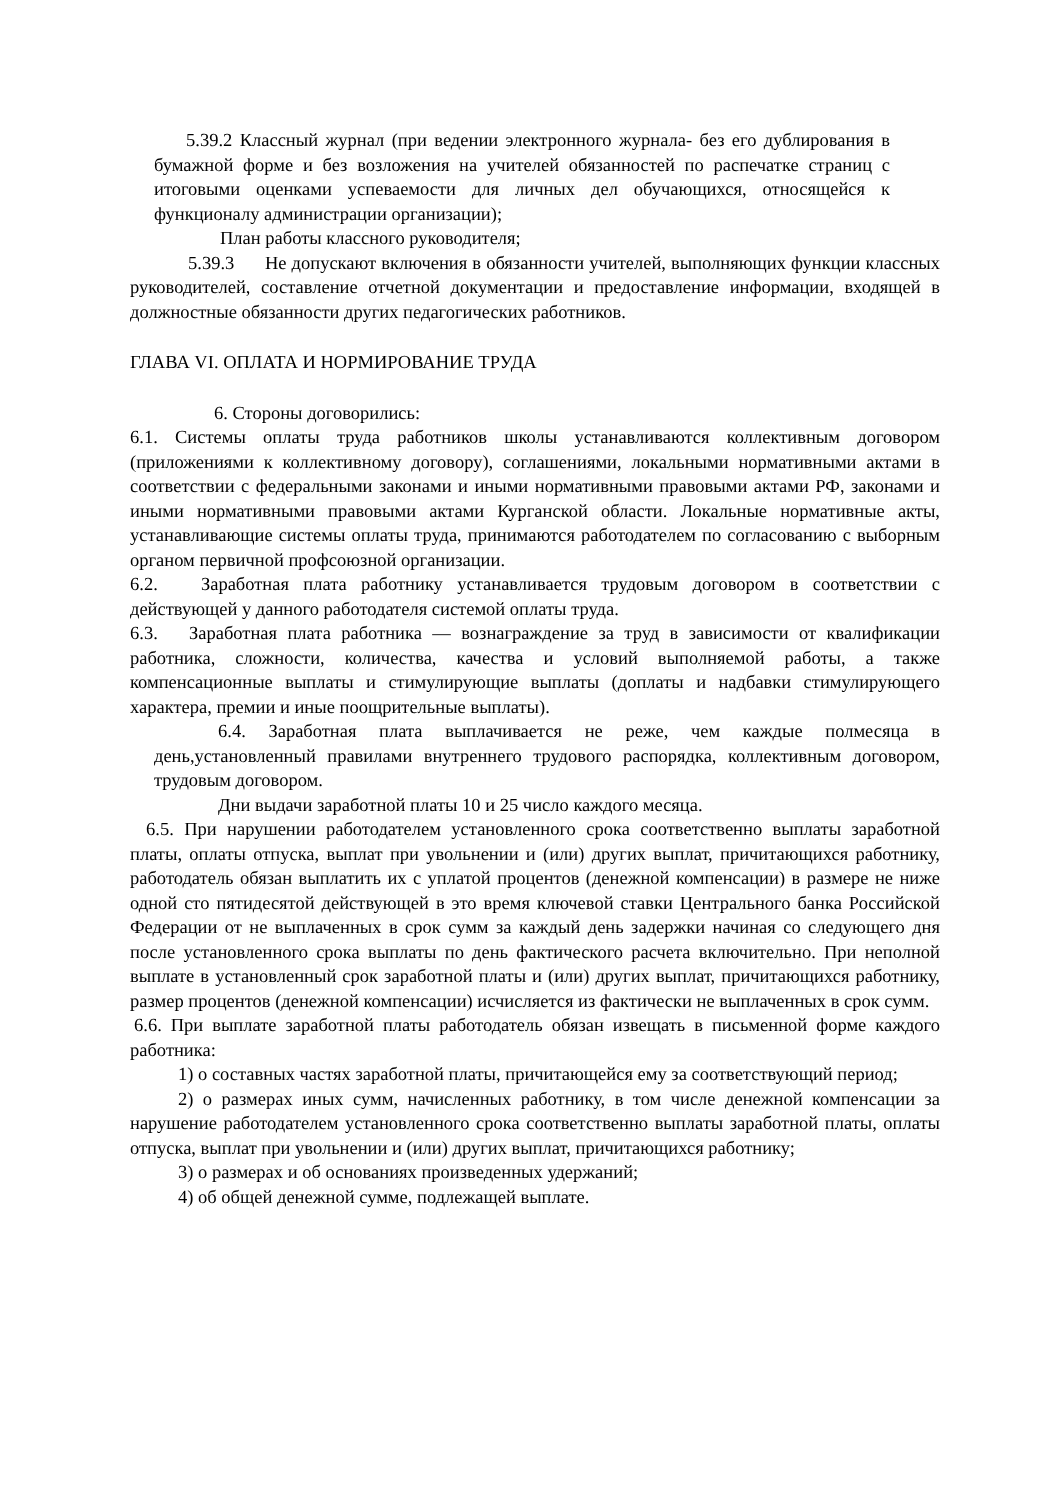5.39.2 Классный журнал (при ведении электронного журнала- без его дублирования в бумажной форме и без возложения на учителей обязанностей по распечатке страниц с итоговыми оценками успеваемости для личных дел обучающихся, относящейся к функционалу администрации организации);
План работы классного руководителя;
5.39.3 Не допускают включения в обязанности учителей, выполняющих функции классных руководителей, составление отчетной документации и предоставление информации, входящей в должностные обязанности других педагогических работников.
ГЛАВА VI. ОПЛАТА И НОРМИРОВАНИЕ ТРУДА
6. Стороны договорились:
6.1. Системы оплаты труда работников школы устанавливаются коллективным договором (приложениями к коллективному договору), соглашениями, локальными нормативными актами в соответствии с федеральными законами и иными нормативными правовыми актами РФ, законами и иными нормативными правовыми актами Курганской области. Локальные нормативные акты, устанавливающие системы оплаты труда, принимаются работодателем по согласованию с выборным органом первичной профсоюзной организации.
6.2. Заработная плата работнику устанавливается трудовым договором в соответствии с действующей у данного работодателя системой оплаты труда.
6.3. Заработная плата работника — вознаграждение за труд в зависимости от квалификации работника, сложности, количества, качества и условий выполняемой работы, а также компенсационные выплаты и стимулирующие выплаты (доплаты и надбавки стимулирующего характера, премии и иные поощрительные выплаты).
6.4. Заработная плата выплачивается не реже, чем каждые полмесяца в день,установленный правилами внутреннего трудового распорядка, коллективным договором, трудовым договором.
Дни выдачи заработной платы 10 и 25 число каждого месяца.
6.5. При нарушении работодателем установленного срока соответственно выплаты заработной платы, оплаты отпуска, выплат при увольнении и (или) других выплат, причитающихся работнику, работодатель обязан выплатить их с уплатой процентов (денежной компенсации) в размере не ниже одной сто пятидесятой действующей в это время ключевой ставки Центрального банка Российской Федерации от не выплаченных в срок сумм за каждый день задержки начиная со следующего дня после установленного срока выплаты по день фактического расчета включительно. При неполной выплате в установленный срок заработной платы и (или) других выплат, причитающихся работнику, размер процентов (денежной компенсации) исчисляется из фактически не выплаченных в срок сумм.
6.6. При выплате заработной платы работодатель обязан извещать в письменной форме каждого работника:
1) о составных частях заработной платы, причитающейся ему за соответствующий период;
2) о размерах иных сумм, начисленных работнику, в том числе денежной компенсации за нарушение работодателем установленного срока соответственно выплаты заработной платы, оплаты отпуска, выплат при увольнении и (или) других выплат, причитающихся работнику;
3) о размерах и об основаниях произведенных удержаний;
4) об общей денежной сумме, подлежащей выплате.